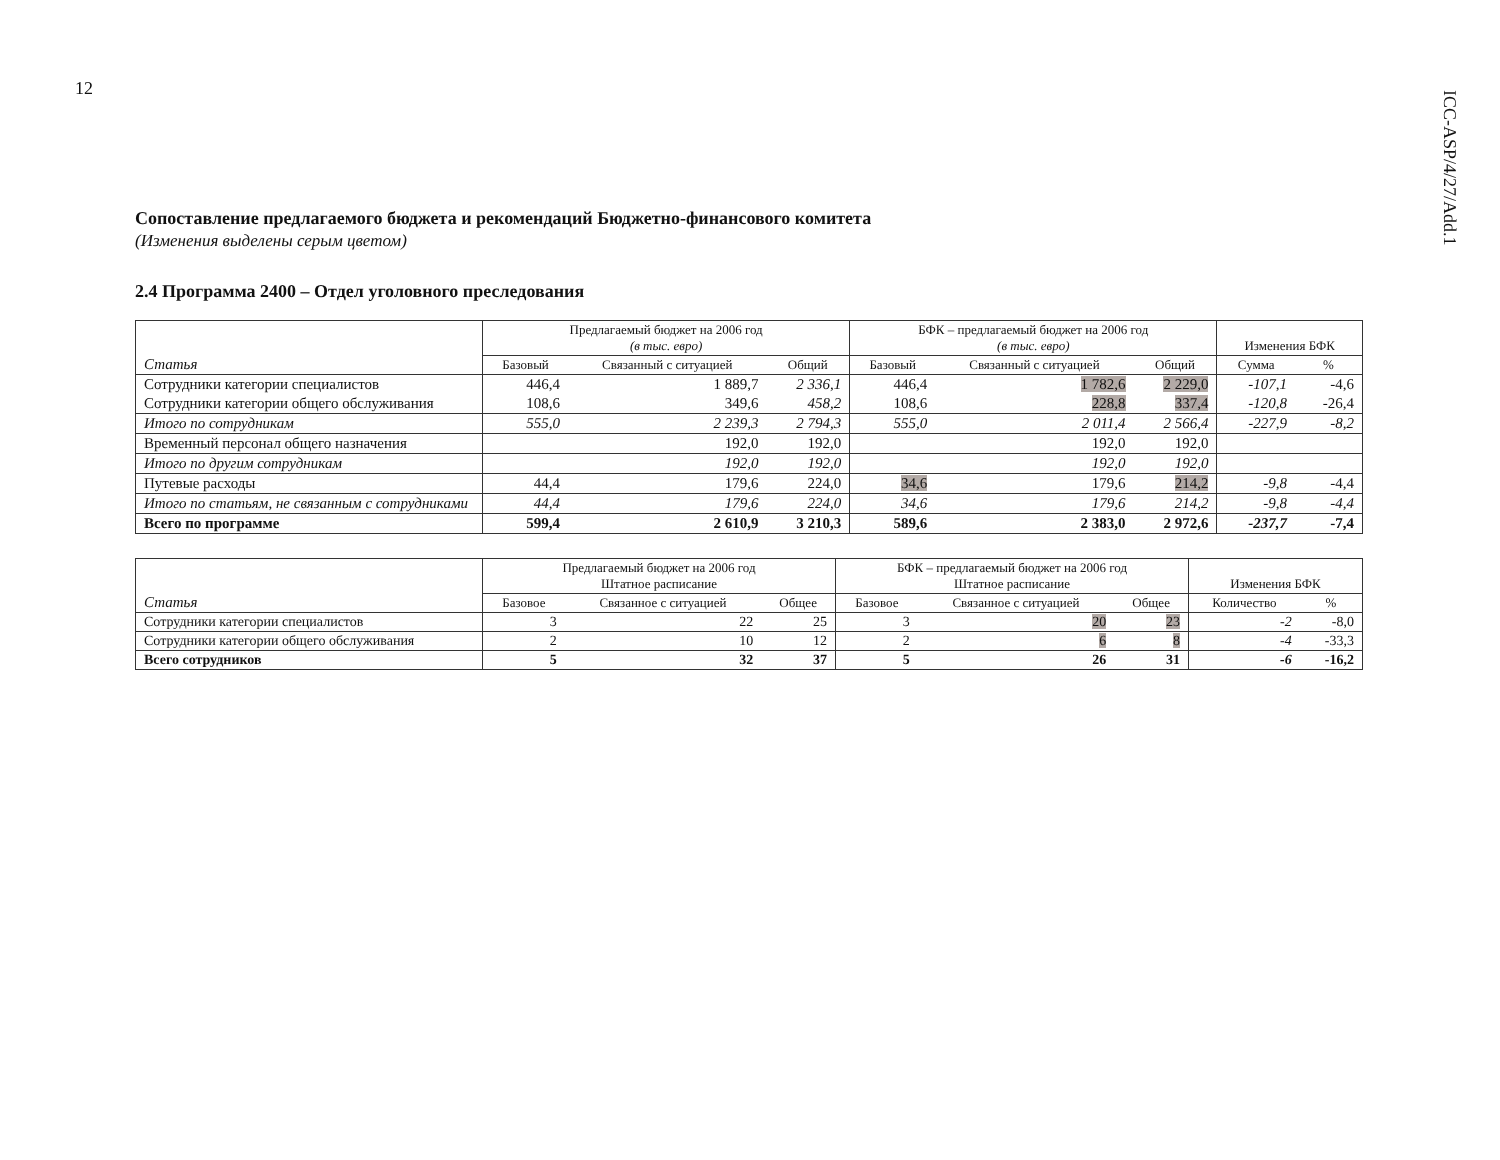12
ICC-ASP/4/27/Add.1
Сопоставление предлагаемого бюджета и рекомендаций Бюджетно-финансового комитета
(Изменения выделены серым цветом)
2.4 Программа 2400 – Отдел уголовного преследования
| Статья | Предлагаемый бюджет на 2006 год (в тыс. евро) | | | БФК – предлагаемый бюджет на 2006 год (в тыс. евро) | | | Изменения БФК | |
| --- | --- | --- | --- | --- | --- | --- | --- | --- |
| | Базовый | Связанный с ситуацией | Общий | Базовый | Связанный с ситуацией | Общий | Сумма | % |
| Сотрудники категории специалистов | 446,4 | 1 889,7 | 2 336,1 | 446,4 | 1 782,6 | 2 229,0 | -107,1 | -4,6 |
| Сотрудники категории общего обслуживания | 108,6 | 349,6 | 458,2 | 108,6 | 228,8 | 337,4 | -120,8 | -26,4 |
| Итого по сотрудникам | 555,0 | 2 239,3 | 2 794,3 | 555,0 | 2 011,4 | 2 566,4 | -227,9 | -8,2 |
| Временный персонал общего назначения | | 192,0 | 192,0 | | 192,0 | 192,0 | | |
| Итого по другим сотрудникам | | 192,0 | 192,0 | | 192,0 | 192,0 | | |
| Путевые расходы | 44,4 | 179,6 | 224,0 | 34,6 | 179,6 | 214,2 | -9,8 | -4,4 |
| Итого по статьям, не связанным с сотрудниками | 44,4 | 179,6 | 224,0 | 34,6 | 179,6 | 214,2 | -9,8 | -4,4 |
| Всего по программе | 599,4 | 2 610,9 | 3 210,3 | 589,6 | 2 383,0 | 2 972,6 | -237,7 | -7,4 |
| Статья | Предлагаемый бюджет на 2006 год Штатное расписание | | | БФК – предлагаемый бюджет на 2006 год Штатное расписание | | | Изменения БФК | |
| --- | --- | --- | --- | --- | --- | --- | --- | --- |
| | Базовое | Связанное с ситуацией | Общее | Базовое | Связанное с ситуацией | Общее | Количество | % |
| Сотрудники категории специалистов | 3 | 22 | 25 | 3 | 20 | 23 | -2 | -8,0 |
| Сотрудники категории общего обслуживания | 2 | 10 | 12 | 2 | 6 | 8 | -4 | -33,3 |
| Всего сотрудников | 5 | 32 | 37 | 5 | 26 | 31 | -6 | -16,2 |